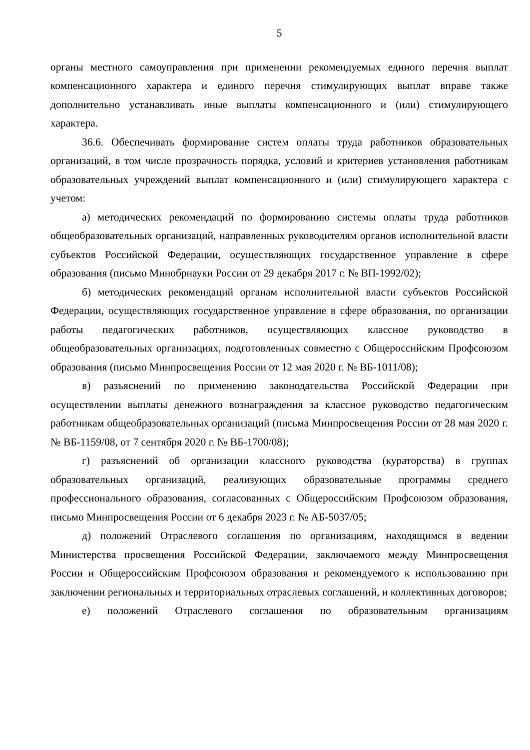5
органы местного самоуправления при применении рекомендуемых единого перечня выплат компенсационного характера и единого перечня стимулирующих выплат вправе также дополнительно устанавливать иные выплаты компенсационного и (или) стимулирующего характера.
36.6. Обеспечивать формирование систем оплаты труда работников образовательных организаций, в том числе прозрачность порядка, условий и критериев установления работникам образовательных учреждений выплат компенсационного и (или) стимулирующего характера с учетом:
а) методических рекомендаций по формированию системы оплаты труда работников общеобразовательных организаций, направленных руководителям органов исполнительной власти субъектов Российской Федерации, осуществляющих государственное управление в сфере образования (письмо Минобрнауки России от 29 декабря 2017 г. № ВП-1992/02);
б) методических рекомендаций органам исполнительной власти субъектов Российской Федерации, осуществляющих государственное управление в сфере образования, по организации работы педагогических работников, осуществляющих классное руководство в общеобразовательных организациях, подготовленных совместно с Общероссийским Профсоюзом образования (письмо Минпросвещения России от 12 мая 2020 г. № ВБ-1011/08);
в) разъяснений по применению законодательства Российской Федерации при осуществлении выплаты денежного вознаграждения за классное руководство педагогическим работникам общеобразовательных организаций (письма Минпросвещения России от 28 мая 2020 г. № ВБ-1159/08, от 7 сентября 2020 г. № ВБ-1700/08);
г) разъяснений об организации классного руководства (кураторства) в группах образовательных организаций, реализующих образовательные программы среднего профессионального образования, согласованных с Общероссийским Профсоюзом образования, письмо Минпросвещения России от 6 декабря 2023 г. № АБ-5037/05;
д) положений Отраслевого соглашения по организациям, находящимся в ведении Министерства просвещения Российской Федерации, заключаемого между Минпросвещения России и Общероссийским Профсоюзом образования и рекомендуемого к использованию при заключении региональных и территориальных отраслевых соглашений, и коллективных договоров;
е) положений Отраслевого соглашения по образовательным организациям